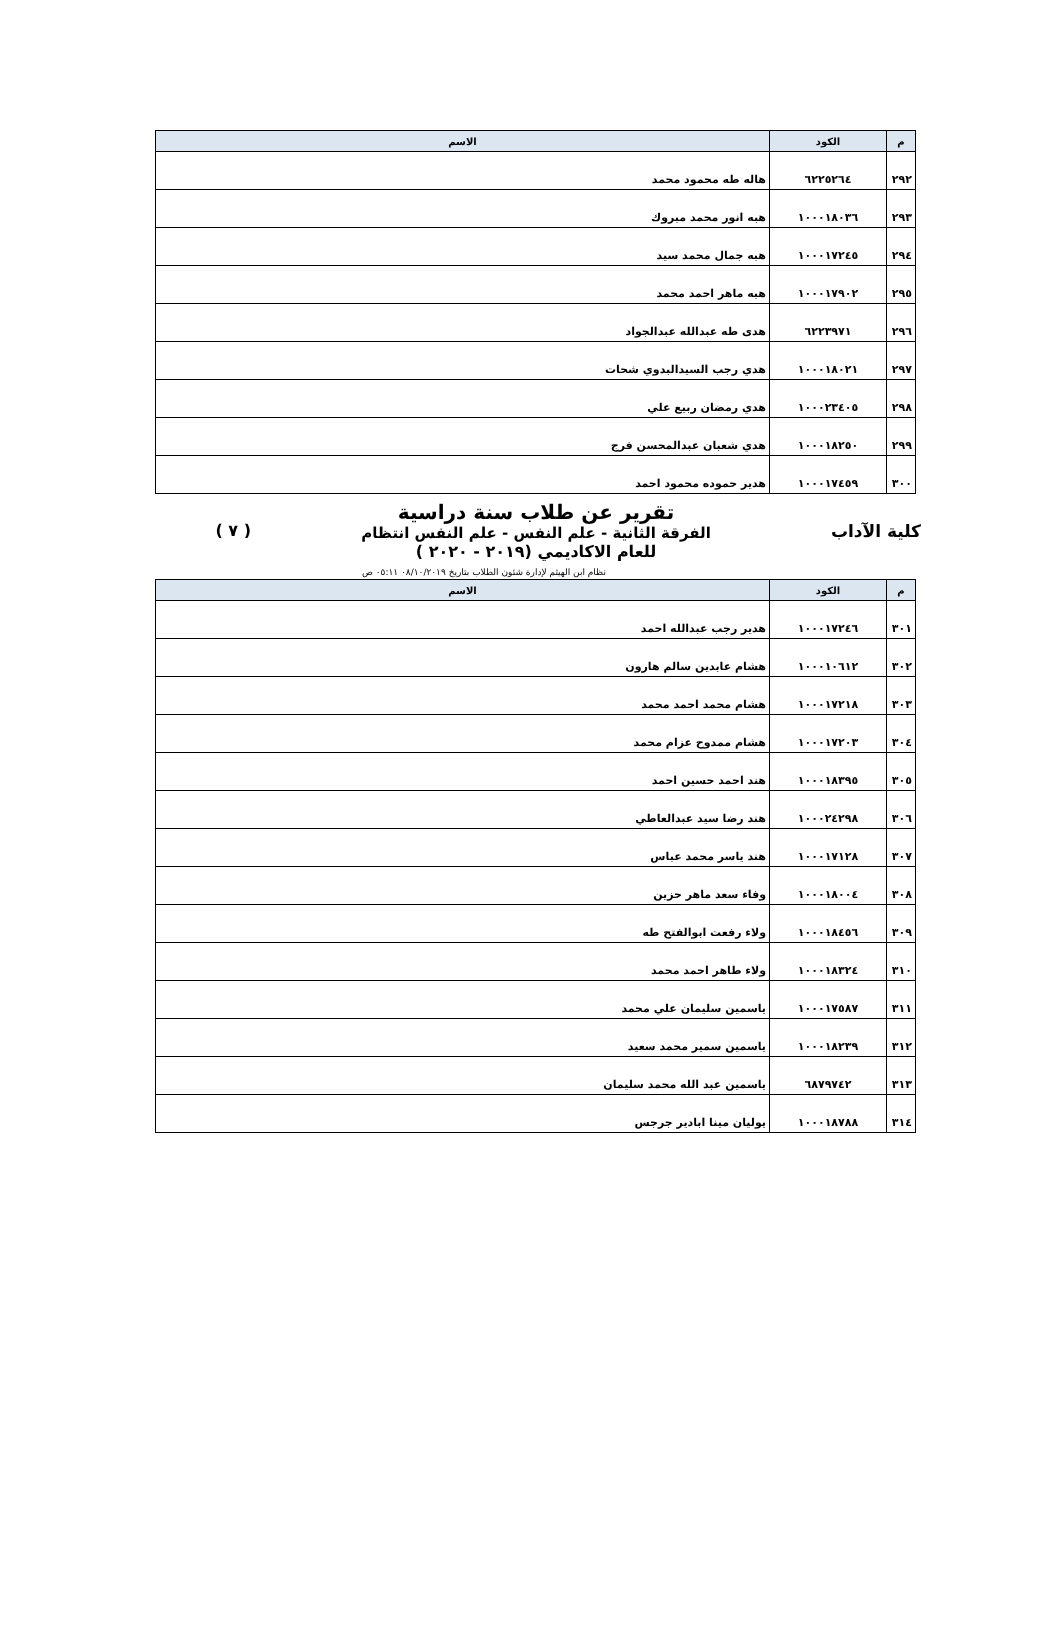| م | الكود | الاسم |
| --- | --- | --- |
| ٢٩٢ | ٦٢٢٥٢٦٤ | هاله طه محمود محمد |
| ٢٩٣ | ١٠٠٠١٨٠٣٦ | هبه انور محمد مبروك |
| ٢٩٤ | ١٠٠٠١٧٢٤٥ | هبه جمال محمد سيد |
| ٢٩٥ | ١٠٠٠١٧٩٠٢ | هبه ماهر احمد محمد |
| ٢٩٦ | ٦٢٢٣٩٧١ | هدى طه عبدالله عبدالجواد |
| ٢٩٧ | ١٠٠٠١٨٠٢١ | هدي رجب السيدالبدوي شحات |
| ٢٩٨ | ١٠٠٠٢٣٤٠٥ | هدي رمضان ربيع علي |
| ٢٩٩ | ١٠٠٠١٨٢٥٠ | هدي شعبان عبدالمحسن فرج |
| ٣٠٠ | ١٠٠٠١٧٤٥٩ | هدير حموده محمود احمد |
كلية الآداب
تقرير عن طلاب سنة دراسية
الفرقة الثانية - علم النفس - علم النفس انتظام
للعام الاكاديمي (٢٠١٩ - ٢٠٢٠ )
( ٧ )
نظام ابن الهيثم لإدارة شئون الطلاب بتاريخ ٠٨/١٠/٢٠١٩ ٠٥:١١ ص
| م | الكود | الاسم |
| --- | --- | --- |
| ٣٠١ | ١٠٠٠١٧٢٤٦ | هدير رجب عبدالله احمد |
| ٣٠٢ | ١٠٠٠١٠٦١٢ | هشام عابدين سالم هارون |
| ٣٠٣ | ١٠٠٠١٧٢١٨ | هشام محمد احمد محمد |
| ٣٠٤ | ١٠٠٠١٧٢٠٣ | هشام ممدوح عزام محمد |
| ٣٠٥ | ١٠٠٠١٨٣٩٥ | هند احمد حسين احمد |
| ٣٠٦ | ١٠٠٠٢٤٢٩٨ | هند رضا سيد عبدالعاطي |
| ٣٠٧ | ١٠٠٠١٧١٢٨ | هند ياسر محمد عباس |
| ٣٠٨ | ١٠٠٠١٨٠٠٤ | وفاء سعد ماهر حزين |
| ٣٠٩ | ١٠٠٠١٨٤٥٦ | ولاء رفعت ابوالفتح طه |
| ٣١٠ | ١٠٠٠١٨٣٢٤ | ولاء طاهر احمد محمد |
| ٣١١ | ١٠٠٠١٧٥٨٧ | ياسمين سليمان علي محمد |
| ٣١٢ | ١٠٠٠١٨٢٣٩ | ياسمين سمير محمد سعيد |
| ٣١٣ | ٦٨٧٩٧٤٢ | ياسمين عبد الله محمد سليمان |
| ٣١٤ | ١٠٠٠١٨٧٨٨ | يوليان مينا ابادير جرجس |